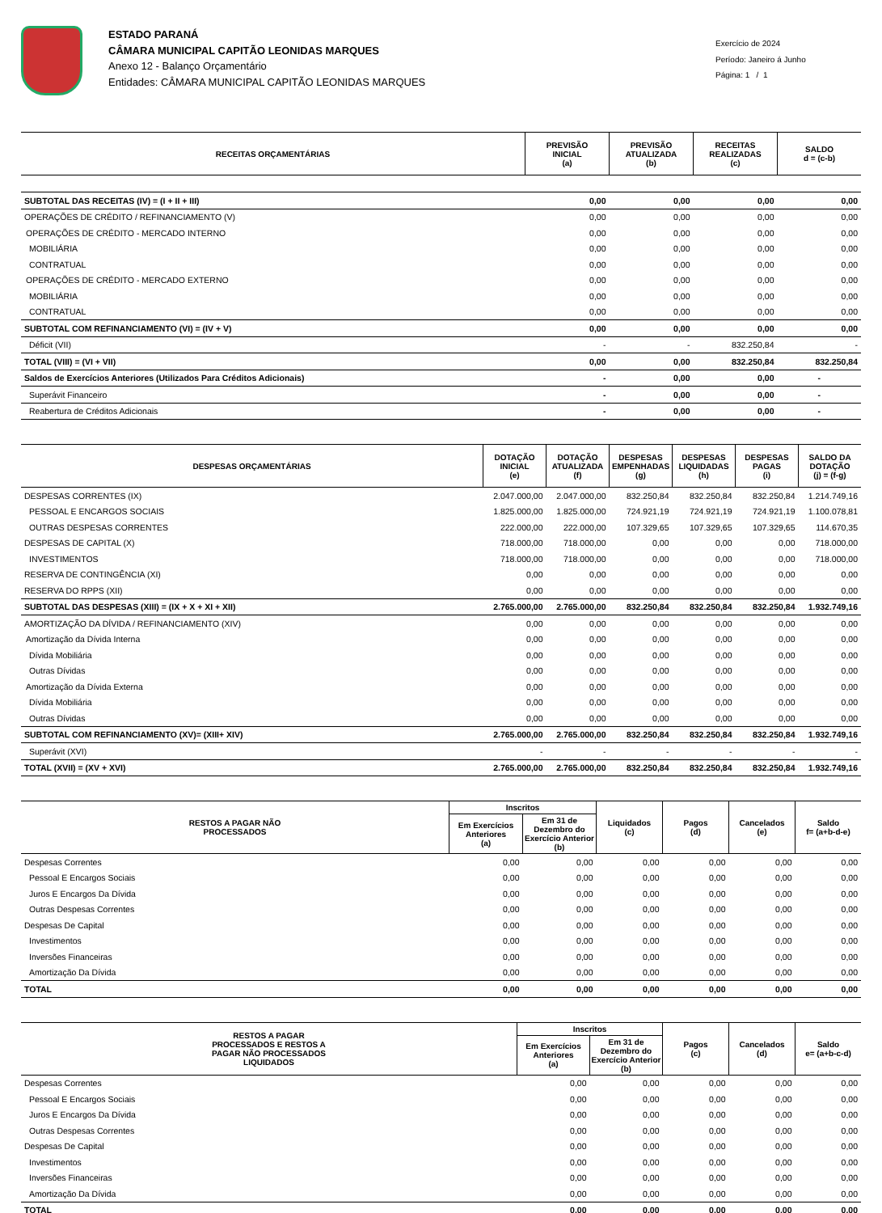ESTADO PARANÁ
CÂMARA MUNICIPAL CAPITÃO LEONIDAS MARQUES
Anexo 12 - Balanço Orçamentário
Entidades: CÂMARA MUNICIPAL CAPITÃO LEONIDAS MARQUES
Exercício de 2024
Período: Janeiro á Junho
Página: 1 / 1
| RECEITAS ORÇAMENTÁRIAS | PREVISÃO INICIAL (a) | PREVISÃO ATUALIZADA (b) | RECEITAS REALIZADAS (c) | SALDO d = (c-b) |
| --- | --- | --- | --- | --- |
| SUBTOTAL DAS RECEITAS (IV) = (I + II + III) | 0,00 | 0,00 | 0,00 | 0,00 |
| OPERAÇÕES DE CRÉDITO / REFINANCIAMENTO (V) | 0,00 | 0,00 | 0,00 | 0,00 |
| OPERAÇÕES DE CRÉDITO - MERCADO INTERNO | 0,00 | 0,00 | 0,00 | 0,00 |
| MOBILIÁRIA | 0,00 | 0,00 | 0,00 | 0,00 |
| CONTRATUAL | 0,00 | 0,00 | 0,00 | 0,00 |
| OPERAÇÕES DE CRÉDITO - MERCADO EXTERNO | 0,00 | 0,00 | 0,00 | 0,00 |
| MOBILIÁRIA | 0,00 | 0,00 | 0,00 | 0,00 |
| CONTRATUAL | 0,00 | 0,00 | 0,00 | 0,00 |
| SUBTOTAL COM REFINANCIAMENTO (VI) = (IV + V) | 0,00 | 0,00 | 0,00 | 0,00 |
| Déficit (VII) | - | - | 832.250,84 | - |
| TOTAL (VIII) = (VI + VII) | 0,00 | 0,00 | 832.250,84 | 832.250,84 |
| Saldos de Exercícios Anteriores (Utilizados Para Créditos Adicionais) | - | 0,00 | 0,00 | - |
| Superávit Financeiro | - | 0,00 | 0,00 | - |
| Reabertura de Créditos Adicionais | - | 0,00 | 0,00 | - |
| DESPESAS ORÇAMENTÁRIAS | DOTAÇÃO INICIAL (e) | DOTAÇÃO ATUALIZADA (f) | DESPESAS EMPENHADAS (g) | DESPESAS LIQUIDADAS (h) | DESPESAS PAGAS (i) | SALDO DA DOTAÇÃO (j) = (f-g) |
| --- | --- | --- | --- | --- | --- | --- |
| DESPESAS CORRENTES (IX) | 2.047.000,00 | 2.047.000,00 | 832.250,84 | 832.250,84 | 832.250,84 | 1.214.749,16 |
| PESSOAL E ENCARGOS SOCIAIS | 1.825.000,00 | 1.825.000,00 | 724.921,19 | 724.921,19 | 724.921,19 | 1.100.078,81 |
| OUTRAS DESPESAS CORRENTES | 222.000,00 | 222.000,00 | 107.329,65 | 107.329,65 | 107.329,65 | 114.670,35 |
| DESPESAS DE CAPITAL (X) | 718.000,00 | 718.000,00 | 0,00 | 0,00 | 0,00 | 718.000,00 |
| INVESTIMENTOS | 718.000,00 | 718.000,00 | 0,00 | 0,00 | 0,00 | 718.000,00 |
| RESERVA DE CONTINGÊNCIA (XI) | 0,00 | 0,00 | 0,00 | 0,00 | 0,00 | 0,00 |
| RESERVA DO RPPS (XII) | 0,00 | 0,00 | 0,00 | 0,00 | 0,00 | 0,00 |
| SUBTOTAL DAS DESPESAS (XIII) = (IX + X + XI + XII) | 2.765.000,00 | 2.765.000,00 | 832.250,84 | 832.250,84 | 832.250,84 | 1.932.749,16 |
| AMORTIZAÇÃO DA DÍVIDA / REFINANCIAMENTO (XIV) | 0,00 | 0,00 | 0,00 | 0,00 | 0,00 | 0,00 |
| Amortização da Dívida Interna | 0,00 | 0,00 | 0,00 | 0,00 | 0,00 | 0,00 |
| Dívida Mobiliária | 0,00 | 0,00 | 0,00 | 0,00 | 0,00 | 0,00 |
| Outras Dívidas | 0,00 | 0,00 | 0,00 | 0,00 | 0,00 | 0,00 |
| Amortização da Dívida Externa | 0,00 | 0,00 | 0,00 | 0,00 | 0,00 | 0,00 |
| Dívida Mobiliária | 0,00 | 0,00 | 0,00 | 0,00 | 0,00 | 0,00 |
| Outras Dívidas | 0,00 | 0,00 | 0,00 | 0,00 | 0,00 | 0,00 |
| SUBTOTAL COM REFINANCIAMENTO (XV)= (XIII+ XIV) | 2.765.000,00 | 2.765.000,00 | 832.250,84 | 832.250,84 | 832.250,84 | 1.932.749,16 |
| Superávit (XVI) | - | - | - | - | - | - |
| TOTAL (XVII) = (XV + XVI) | 2.765.000,00 | 2.765.000,00 | 832.250,84 | 832.250,84 | 832.250,84 | 1.932.749,16 |
| RESTOS A PAGAR NÃO PROCESSADOS | Inscritos | | Liquidados (c) | Pagos (d) | Cancelados (e) | Saldo f= (a+b-d-e) |
| --- | --- | --- | --- | --- | --- | --- |
| | Em Exercícios Anteriores (a) | Em 31 de Dezembro do Exercício Anterior (b) | | | | |
| Despesas Correntes | 0,00 | 0,00 | 0,00 | 0,00 | 0,00 | 0,00 |
| Pessoal E Encargos Sociais | 0,00 | 0,00 | 0,00 | 0,00 | 0,00 | 0,00 |
| Juros E Encargos Da Dívida | 0,00 | 0,00 | 0,00 | 0,00 | 0,00 | 0,00 |
| Outras Despesas Correntes | 0,00 | 0,00 | 0,00 | 0,00 | 0,00 | 0,00 |
| Despesas De Capital | 0,00 | 0,00 | 0,00 | 0,00 | 0,00 | 0,00 |
| Investimentos | 0,00 | 0,00 | 0,00 | 0,00 | 0,00 | 0,00 |
| Inversões Financeiras | 0,00 | 0,00 | 0,00 | 0,00 | 0,00 | 0,00 |
| Amortização Da Dívida | 0,00 | 0,00 | 0,00 | 0,00 | 0,00 | 0,00 |
| TOTAL | 0,00 | 0,00 | 0,00 | 0,00 | 0,00 | 0,00 |
| RESTOS A PAGAR PROCESSADOS E RESTOS A PAGAR NÃO PROCESSADOS LIQUIDADOS | Inscritos | | Pagos (c) | Cancelados (d) | Saldo e= (a+b-c-d) |
| --- | --- | --- | --- | --- | --- |
| | Em Exercícios Anteriores (a) | Em 31 de Dezembro do Exercício Anterior (b) | | | |
| Despesas Correntes | 0,00 | 0,00 | 0,00 | 0,00 | 0,00 |
| Pessoal E Encargos Sociais | 0,00 | 0,00 | 0,00 | 0,00 | 0,00 |
| Juros E Encargos Da Dívida | 0,00 | 0,00 | 0,00 | 0,00 | 0,00 |
| Outras Despesas Correntes | 0,00 | 0,00 | 0,00 | 0,00 | 0,00 |
| Despesas De Capital | 0,00 | 0,00 | 0,00 | 0,00 | 0,00 |
| Investimentos | 0,00 | 0,00 | 0,00 | 0,00 | 0,00 |
| Inversões Financeiras | 0,00 | 0,00 | 0,00 | 0,00 | 0,00 |
| Amortização Da Dívida | 0,00 | 0,00 | 0,00 | 0,00 | 0,00 |
| TOTAL | 0,00 | 0,00 | 0,00 | 0,00 | 0,00 |